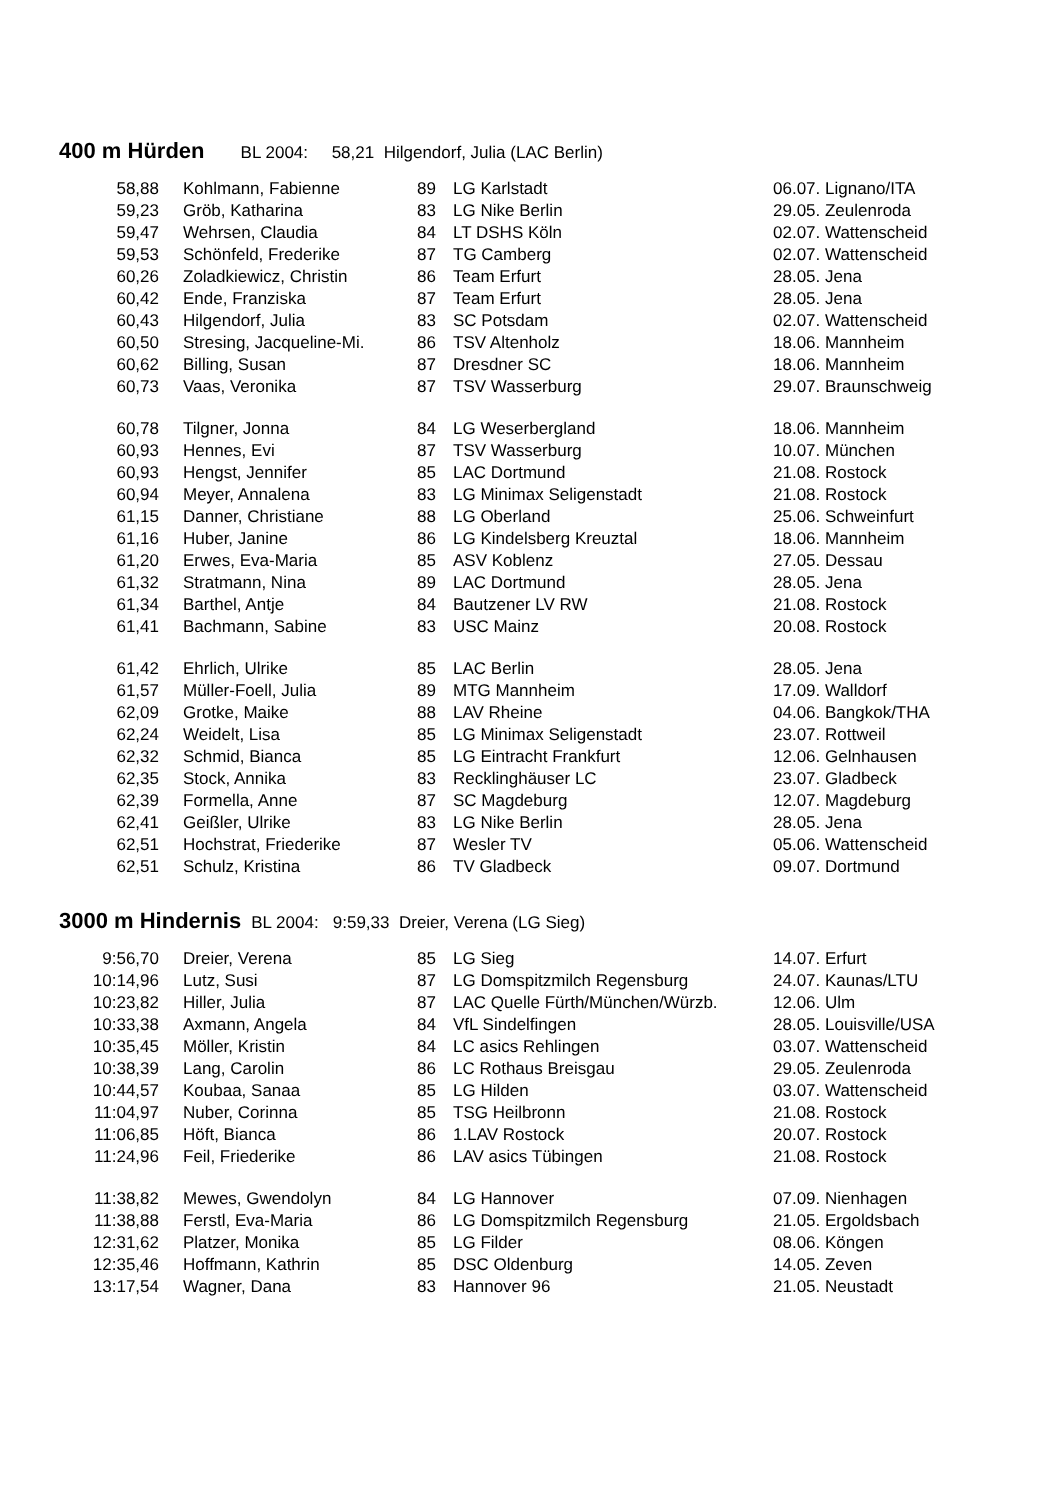400 m Hürden BL 2004: 58,21 Hilgendorf, Julia (LAC Berlin)
| 58,88 | Kohlmann, Fabienne | 89 | LG Karlstadt | 06.07. Lignano/ITA |
| 59,23 | Gröb, Katharina | 83 | LG Nike Berlin | 29.05. Zeulenroda |
| 59,47 | Wehrsen, Claudia | 84 | LT DSHS Köln | 02.07. Wattenscheid |
| 59,53 | Schönfeld, Frederike | 87 | TG Camberg | 02.07. Wattenscheid |
| 60,26 | Zoladkiewicz, Christin | 86 | Team Erfurt | 28.05. Jena |
| 60,42 | Ende, Franziska | 87 | Team Erfurt | 28.05. Jena |
| 60,43 | Hilgendorf, Julia | 83 | SC Potsdam | 02.07. Wattenscheid |
| 60,50 | Stresing, Jacqueline-Mi. | 86 | TSV Altenholz | 18.06. Mannheim |
| 60,62 | Billing, Susan | 87 | Dresdner SC | 18.06. Mannheim |
| 60,73 | Vaas, Veronika | 87 | TSV Wasserburg | 29.07. Braunschweig |
| 60,78 | Tilgner, Jonna | 84 | LG Weserbergland | 18.06. Mannheim |
| 60,93 | Hennes, Evi | 87 | TSV Wasserburg | 10.07. München |
| 60,93 | Hengst, Jennifer | 85 | LAC Dortmund | 21.08. Rostock |
| 60,94 | Meyer, Annalena | 83 | LG Minimax Seligenstadt | 21.08. Rostock |
| 61,15 | Danner, Christiane | 88 | LG Oberland | 25.06. Schweinfurt |
| 61,16 | Huber, Janine | 86 | LG Kindelsberg Kreuztal | 18.06. Mannheim |
| 61,20 | Erwes, Eva-Maria | 85 | ASV Koblenz | 27.05. Dessau |
| 61,32 | Stratmann, Nina | 89 | LAC Dortmund | 28.05. Jena |
| 61,34 | Barthel, Antje | 84 | Bautzener LV RW | 21.08. Rostock |
| 61,41 | Bachmann, Sabine | 83 | USC Mainz | 20.08. Rostock |
| 61,42 | Ehrlich, Ulrike | 85 | LAC Berlin | 28.05. Jena |
| 61,57 | Müller-Foell, Julia | 89 | MTG Mannheim | 17.09. Walldorf |
| 62,09 | Grotke, Maike | 88 | LAV Rheine | 04.06. Bangkok/THA |
| 62,24 | Weidelt, Lisa | 85 | LG Minimax Seligenstadt | 23.07. Rottweil |
| 62,32 | Schmid, Bianca | 85 | LG Eintracht Frankfurt | 12.06. Gelnhausen |
| 62,35 | Stock, Annika | 83 | Recklinghäuser LC | 23.07. Gladbeck |
| 62,39 | Formella, Anne | 87 | SC Magdeburg | 12.07. Magdeburg |
| 62,41 | Geißler, Ulrike | 83 | LG Nike Berlin | 28.05. Jena |
| 62,51 | Hochstrat, Friederike | 87 | Wesler TV | 05.06. Wattenscheid |
| 62,51 | Schulz, Kristina | 86 | TV Gladbeck | 09.07. Dortmund |
3000 m Hindernis BL 2004: 9:59,33 Dreier, Verena (LG Sieg)
| 9:56,70 | Dreier, Verena | 85 | LG Sieg | 14.07. Erfurt |
| 10:14,96 | Lutz, Susi | 87 | LG Domspitzmilch Regensburg | 24.07. Kaunas/LTU |
| 10:23,82 | Hiller, Julia | 87 | LAC Quelle Fürth/München/Würzb. | 12.06. Ulm |
| 10:33,38 | Axmann, Angela | 84 | VfL Sindelfingen | 28.05. Louisville/USA |
| 10:35,45 | Möller, Kristin | 84 | LC asics Rehlingen | 03.07. Wattenscheid |
| 10:38,39 | Lang, Carolin | 86 | LC Rothaus Breisgau | 29.05. Zeulenroda |
| 10:44,57 | Koubaa, Sanaa | 85 | LG Hilden | 03.07. Wattenscheid |
| 11:04,97 | Nuber, Corinna | 85 | TSG Heilbronn | 21.08. Rostock |
| 11:06,85 | Höft, Bianca | 86 | 1.LAV Rostock | 20.07. Rostock |
| 11:24,96 | Feil, Friederike | 86 | LAV asics Tübingen | 21.08. Rostock |
| 11:38,82 | Mewes, Gwendolyn | 84 | LG Hannover | 07.09. Nienhagen |
| 11:38,88 | Ferstl, Eva-Maria | 86 | LG Domspitzmilch Regensburg | 21.05. Ergoldsbach |
| 12:31,62 | Platzer, Monika | 85 | LG Filder | 08.06. Köngen |
| 12:35,46 | Hoffmann, Kathrin | 85 | DSC Oldenburg | 14.05. Zeven |
| 13:17,54 | Wagner, Dana | 83 | Hannover 96 | 21.05. Neustadt |